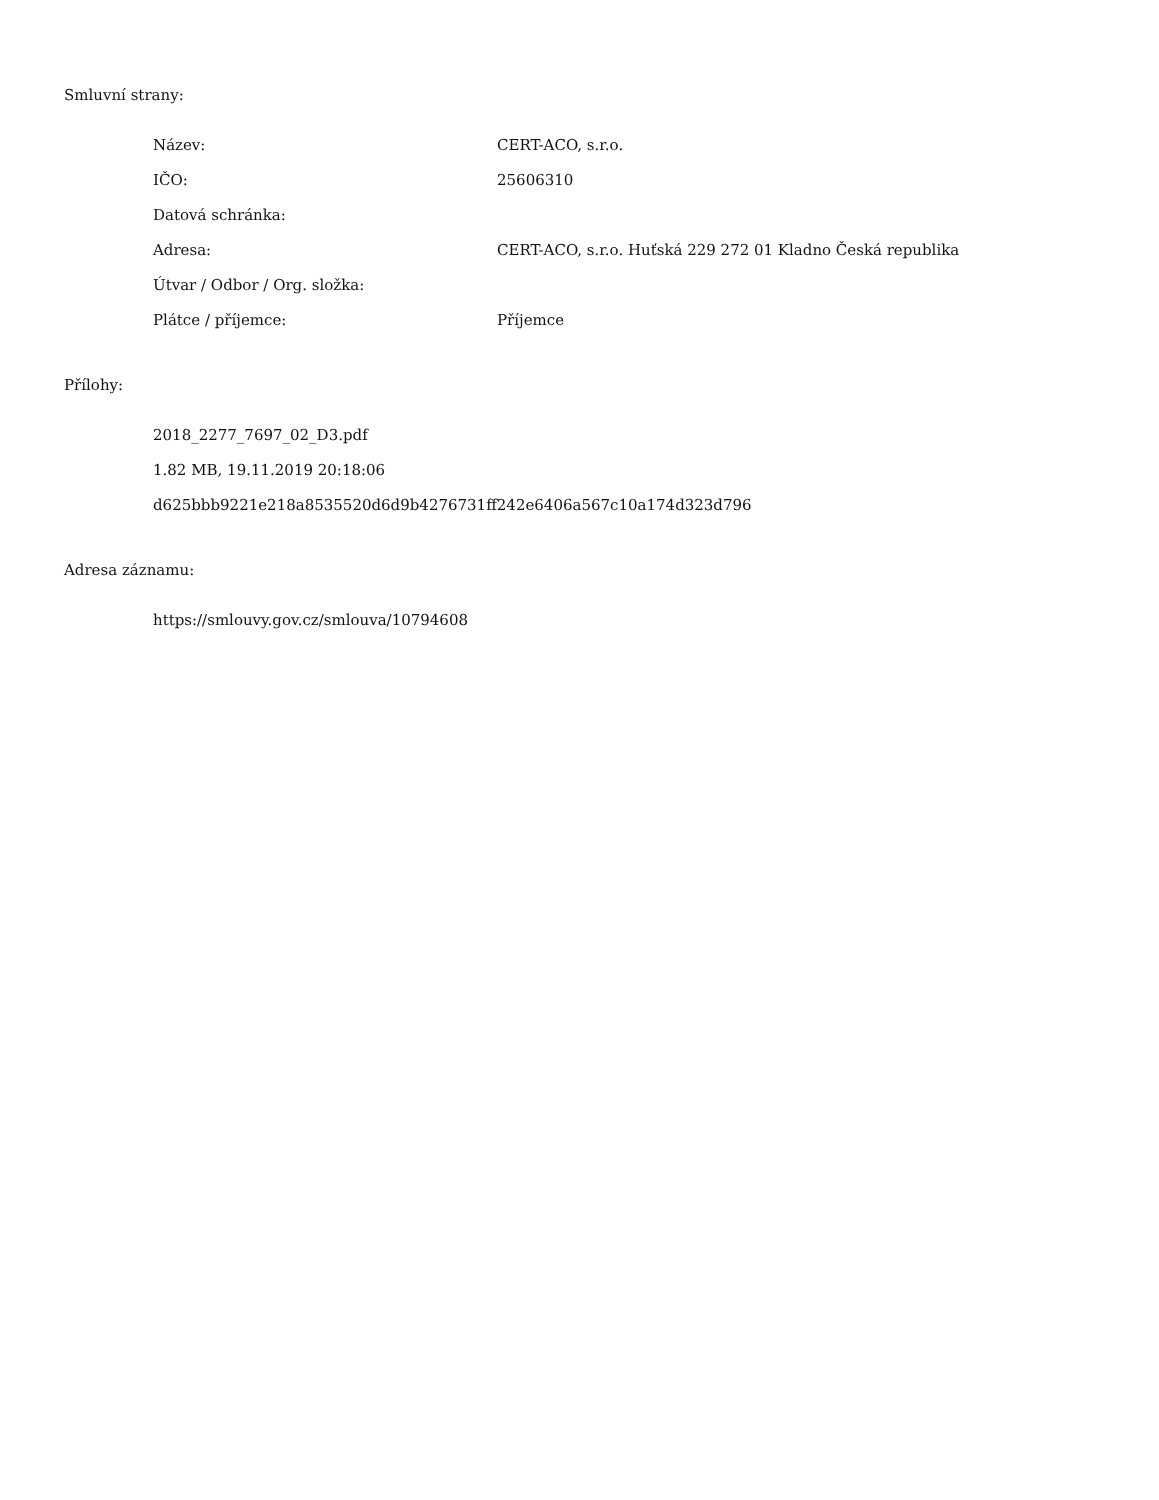Smluvní strany:
| Název: | CERT-ACO, s.r.o. |
| IČO: | 25606310 |
| Datová schránka: | |
| Adresa: | CERT-ACO, s.r.o. Huťská 229 272 01 Kladno Česká republika |
| Útvar / Odbor / Org. složka: | |
| Plátce / příjemce: | Příjemce |
Přílohy:
2018_2277_7697_02_D3.pdf
1.82 MB, 19.11.2019 20:18:06
d625bbb9221e218a8535520d6d9b4276731ff242e6406a567c10a174d323d796
Adresa záznamu:
https://smlouvy.gov.cz/smlouva/10794608